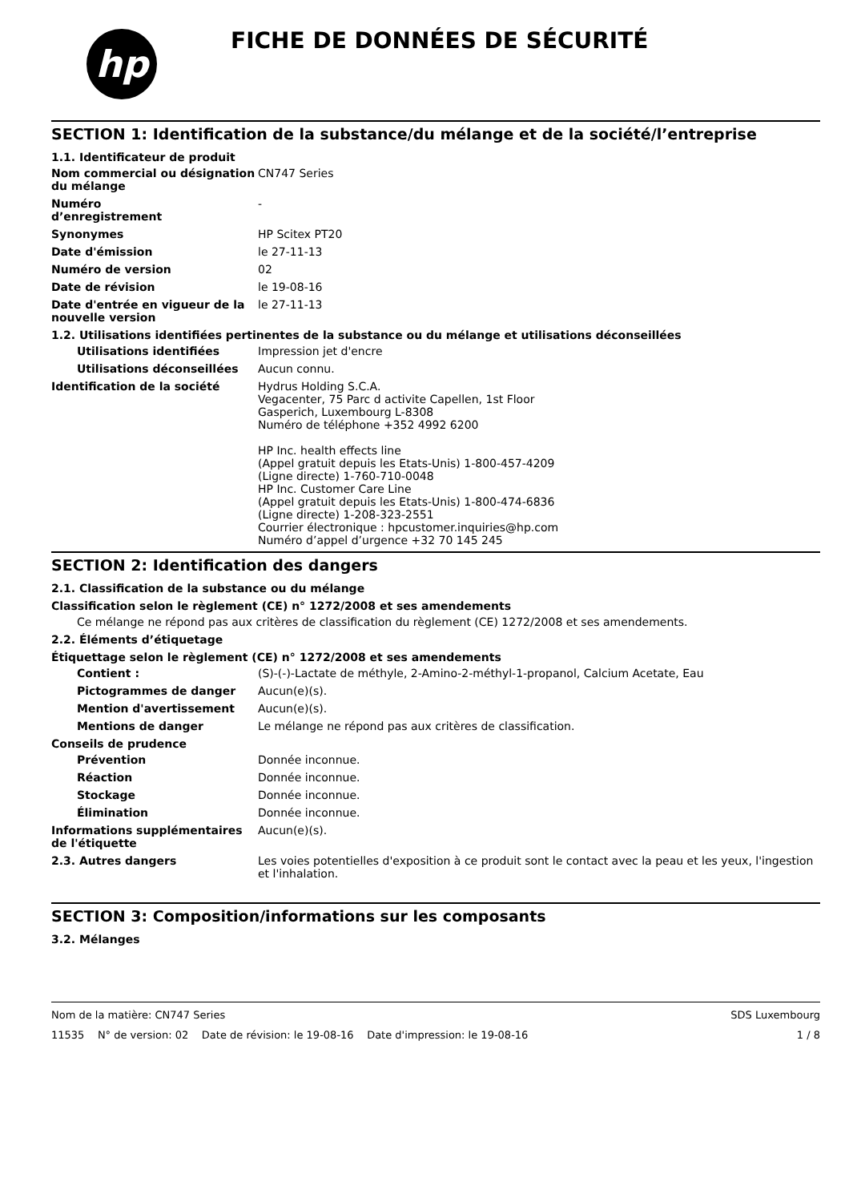hp
FICHE DE DONNÉES DE SÉCURITÉ
SECTION 1: Identification de la substance/du mélange et de la société/l’entreprise
1.1. Identificateur de produit
Nom commercial ou désignation du mélange
CN747 Series
Numéro
d’enregistrement
-
Synonymes HP Scitex PT20
Date d'émission le 27-11-13
Numéro de version 02
Date de révision le 19-08-16
Date d'entrée en vigueur de la nouvelle version
le 27-11-13
1.2. Utilisations identifiées pertinentes de la substance ou du mélange et utilisations déconseillées
Utilisations identifiées Impression jet d'encre
Utilisations déconseillées Aucun connu.
Identification de la société Hydrus Holding S.C.A.
Vegacenter, 75 Parc d activite Capellen, 1st Floor
Gasperich, Luxembourg L-8308
Numéro de téléphone +352 4992 6200
HP Inc. health effects line
(Appel gratuit depuis les Etats-Unis) 1-800-457-4209
(Ligne directe) 1-760-710-0048
HP Inc. Customer Care Line
(Appel gratuit depuis les Etats-Unis) 1-800-474-6836
(Ligne directe) 1-208-323-2551
Courrier électronique : hpcustomer.inquiries@hp.com
Numéro d’appel d’urgence +32 70 145 245
SECTION 2: Identification des dangers
2.1. Classification de la substance ou du mélange
Classification selon le règlement (CE) n° 1272/2008 et ses amendements
Ce mélange ne répond pas aux critères de classification du règlement (CE) 1272/2008 et ses amendements.
2.2. Éléments d’étiquetage
Étiquettage selon le règlement (CE) n° 1272/2008 et ses amendements
Contient : (S)-(-)-Lactate de méthyle, 2-Amino-2-méthyl-1-propanol, Calcium Acetate, Eau
Pictogrammes de danger Aucun(e)(s).
Mention d'avertissement Aucun(e)(s).
Mentions de danger Le mélange ne répond pas aux critères de classification.
Conseils de prudence
Prévention Donnée inconnue.
Réaction Donnée inconnue.
Stockage Donnée inconnue.
Élimination Donnée inconnue.
Informations supplémentaires de l'étiquette
Aucun(e)(s).
2.3. Autres dangers Les voies potentielles d'exposition à ce produit sont le contact avec la peau et les yeux, l'ingestion et l'inhalation.
SECTION 3: Composition/informations sur les composants
3.2. Mélanges
Nom de la matière: CN747 Series SDS Luxembourg
11535 N° de version: 02 Date de révision: le 19-08-16 Date d'impression: le 19-08-16 1 / 8